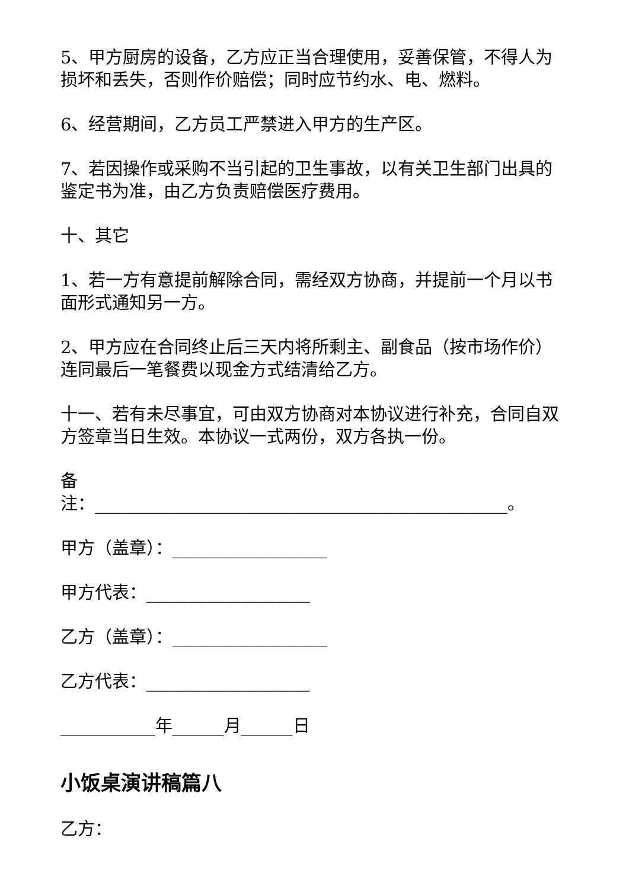5、甲方厨房的设备，乙方应正当合理使用，妥善保管，不得人为损坏和丢失，否则作价赔偿；同时应节约水、电、燃料。
6、经营期间，乙方员工严禁进入甲方的生产区。
7、若因操作或采购不当引起的卫生事故，以有关卫生部门出具的鉴定书为准，由乙方负责赔偿医疗费用。
十、其它
1、若一方有意提前解除合同，需经双方协商，并提前一个月以书面形式通知另一方。
2、甲方应在合同终止后三天内将所剩主、副食品（按市场作价）连同最后一笔餐费以现金方式结清给乙方。
十一、若有未尽事宜，可由双方协商对本协议进行补充，合同自双方签章当日生效。本协议一式两份，双方各执一份。
备
注：________________________________________________。
甲方（盖章）：__________________
甲方代表：___________________
乙方（盖章）：__________________
乙方代表：___________________
___________年______月______日
小饭桌演讲稿篇八
乙方：